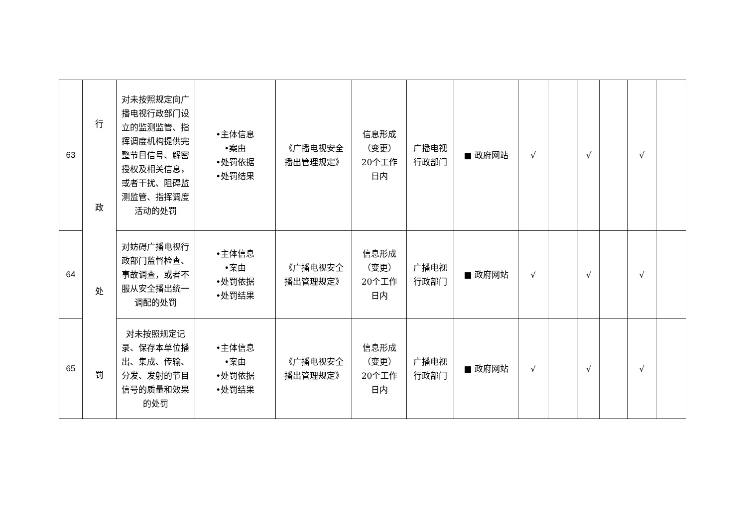| 63 | 行 政 处 罚 | 对未按照规定向广播电视行政部门设立的监测监管、指挥调度机构提供完整节目信号、解密授权及相关信息，或者干扰、阻碍监测监管、指挥调度活动的处罚 | •主体信息 •案由 •处罚依据 •处罚结果 | 《广播电视安全播出管理规定》 | 信息形成（变更）20个工作日内 | 广播电视行政部门 | ■ 政府网站 | √ | | √ | | √ | |
| 64 | | 对妨碍广播电视行政部门监督检查、事故调查，或者不服从安全播出统一调配的处罚 | •主体信息 •案由 •处罚依据 •处罚结果 | 《广播电视安全播出管理规定》 | 信息形成（变更）20个工作日内 | 广播电视行政部门 | ■ 政府网站 | √ | | √ | | √ | |
| 65 | | 对未按照规定记录、保存本单位播出、集成、传输、分发、发射的节目信号的质量和效果的处罚 | •主体信息 •案由 •处罚依据 •处罚结果 | 《广播电视安全播出管理规定》 | 信息形成（变更）20个工作日内 | 广播电视行政部门 | ■ 政府网站 | √ | | √ | | √ | |